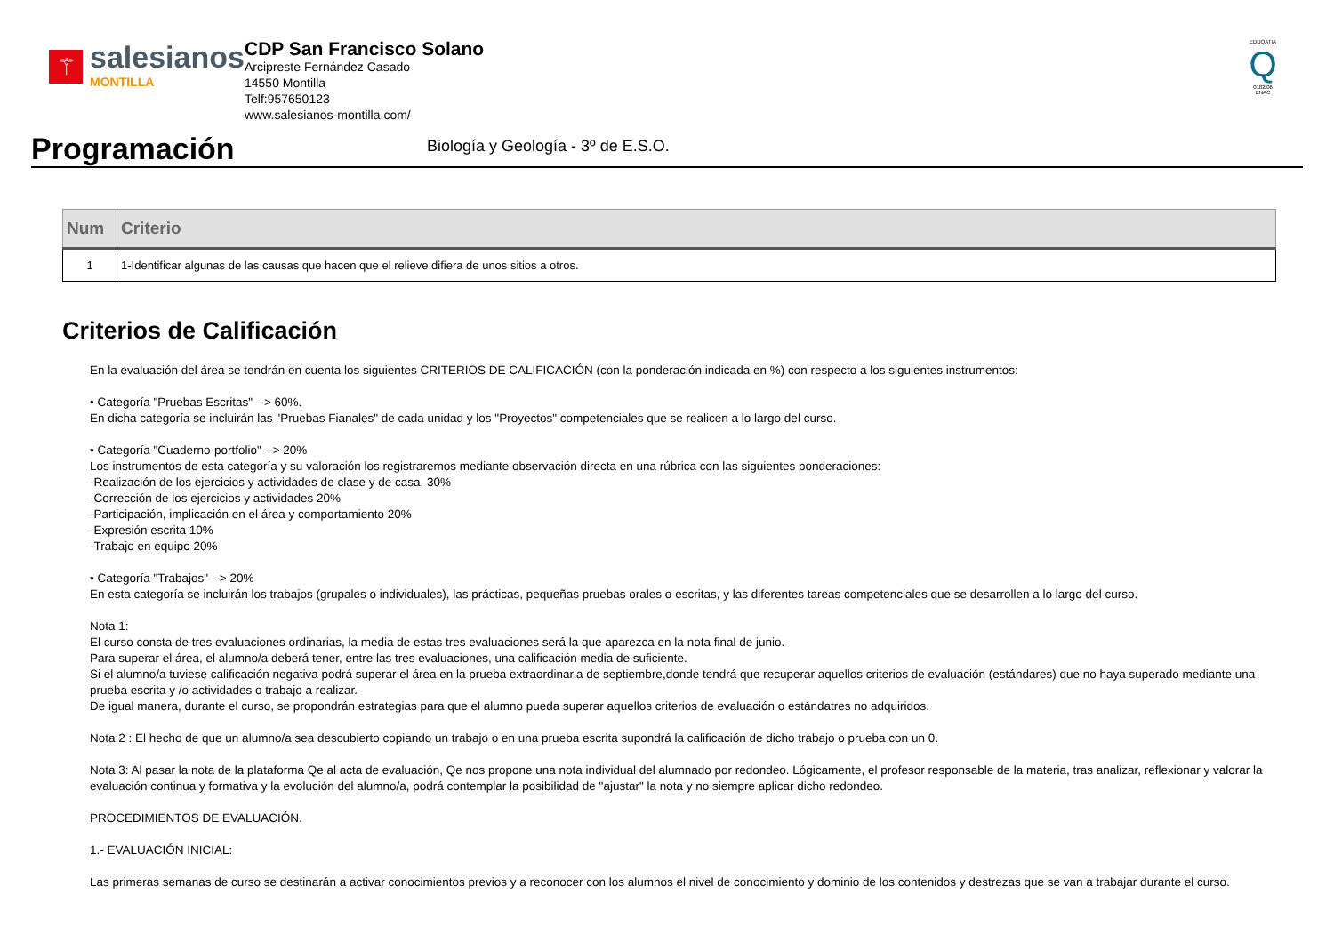⚚
salesianos
MONTILLA
CDP San Francisco Solano
Arcipreste Fernández Casado
14550 Montilla
Telf:957650123
www.salesianos-montilla.com/
EDUQATIA
Q
0182/06
ENAC
Programación
Biología y Geología - 3º de E.S.O.
| Num | Criterio |
| --- | --- |
| 1 | 1-Identificar algunas de las causas que hacen que el relieve difiera de unos sitios a otros. |
Criterios de Calificación
En la evaluación del área se tendrán en cuenta los siguientes CRITERIOS DE CALIFICACIÓN (con la ponderación indicada en %) con respecto a los siguientes instrumentos:
• Categoría "Pruebas Escritas" --> 60%.
En dicha categoría se incluirán las "Pruebas Fianales" de cada unidad y los "Proyectos" competenciales que se realicen a lo largo del curso.
• Categoría "Cuaderno-portfolio" --> 20%
Los instrumentos de esta categoría y su valoración los registraremos mediante observación directa en una rúbrica con las siguientes ponderaciones:
-Realización de los ejercicios y actividades de clase y de casa. 30%
-Corrección de los ejercicios y actividades 20%
-Participación, implicación en el área y comportamiento 20%
-Expresión escrita 10%
-Trabajo en equipo 20%
• Categoría "Trabajos" --> 20%
En esta categoría se incluirán los trabajos (grupales o individuales), las prácticas, pequeñas pruebas orales o escritas, y las diferentes tareas competenciales que se desarrollen a lo largo del curso.
Nota 1:
El curso consta de tres evaluaciones ordinarias, la media de estas tres evaluaciones será la que aparezca en la nota final de junio.
Para superar el área, el alumno/a deberá tener, entre las tres evaluaciones, una calificación media de suficiente.
Si el alumno/a tuviese calificación negativa podrá superar el área en la prueba extraordinaria de septiembre,donde tendrá que recuperar aquellos criterios de evaluación (estándares) que no haya superado mediante una prueba escrita y /o actividades o trabajo a realizar.
De igual manera, durante el curso, se propondrán estrategias para que el alumno pueda superar aquellos criterios de evaluación o estándatres no adquiridos.
Nota 2 : El hecho de que un alumno/a sea descubierto copiando un trabajo o en una prueba escrita supondrá la calificación de dicho trabajo o prueba con un 0.
Nota 3: Al pasar la nota de la plataforma Qe al acta de evaluación, Qe nos propone una nota individual del alumnado por redondeo. Lógicamente, el profesor responsable de la materia, tras analizar, reflexionar y valorar la evaluación continua y formativa y la evolución del alumno/a, podrá contemplar la posibilidad de "ajustar" la nota y no siempre aplicar dicho redondeo.
PROCEDIMIENTOS DE EVALUACIÓN.
1.- EVALUACIÓN INICIAL:
Las primeras semanas de curso se destinarán a activar conocimientos previos y a reconocer con los alumnos el nivel de conocimiento y dominio de los contenidos y destrezas que se van a trabajar durante el curso.